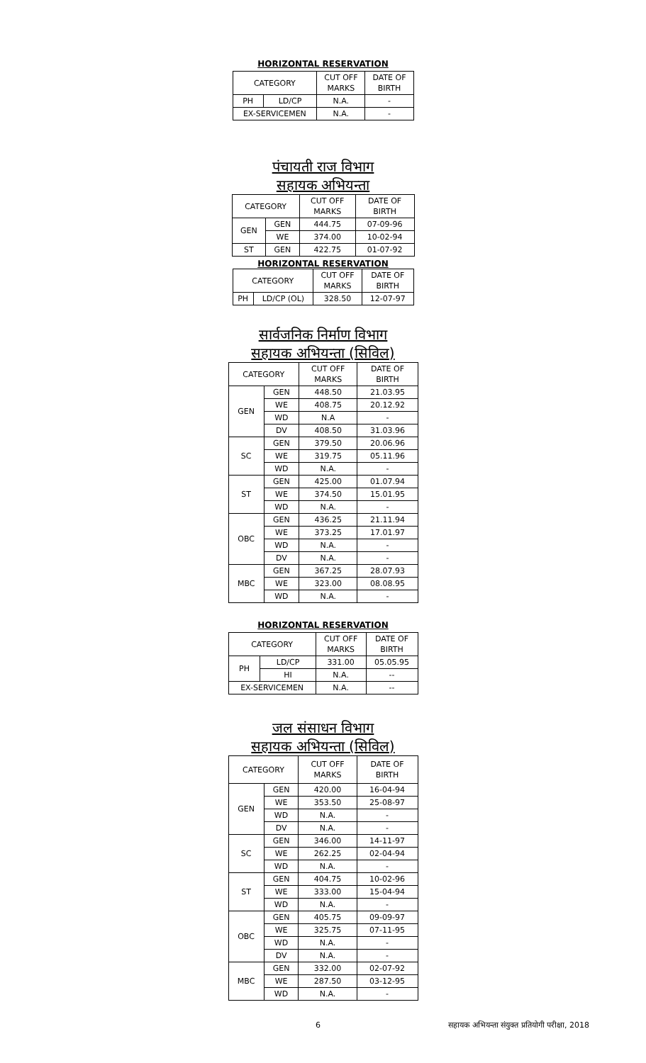HORIZONTAL RESERVATION
| CATEGORY | | CUT OFF MARKS | DATE OF BIRTH |
| --- | --- | --- | --- |
| PH | LD/CP | N.A. | - |
| EX-SERVICEMEN | | N.A. | - |
पंचायती राज विभाग
सहायक अभियन्ता
| CATEGORY | | CUT OFF MARKS | DATE OF BIRTH |
| --- | --- | --- | --- |
| GEN | GEN | 444.75 | 07-09-96 |
| | WE | 374.00 | 10-02-94 |
| ST | GEN | 422.75 | 01-07-92 |
HORIZONTAL RESERVATION
| CATEGORY | | CUT OFF MARKS | DATE OF BIRTH |
| --- | --- | --- | --- |
| PH | LD/CP (OL) | 328.50 | 12-07-97 |
सार्वजनिक निर्माण विभाग
सहायक अभियन्ता (सिविल)
| CATEGORY | | CUT OFF MARKS | DATE OF BIRTH |
| --- | --- | --- | --- |
| GEN | GEN | 448.50 | 21.03.95 |
| | WE | 408.75 | 20.12.92 |
| | WD | N.A | - |
| | DV | 408.50 | 31.03.96 |
| SC | GEN | 379.50 | 20.06.96 |
| | WE | 319.75 | 05.11.96 |
| | WD | N.A. | - |
| ST | GEN | 425.00 | 01.07.94 |
| | WE | 374.50 | 15.01.95 |
| | WD | N.A. | - |
| OBC | GEN | 436.25 | 21.11.94 |
| | WE | 373.25 | 17.01.97 |
| | WD | N.A. | - |
| | DV | N.A. | - |
| MBC | GEN | 367.25 | 28.07.93 |
| | WE | 323.00 | 08.08.95 |
| | WD | N.A. | - |
HORIZONTAL RESERVATION
| CATEGORY | | CUT OFF MARKS | DATE OF BIRTH |
| --- | --- | --- | --- |
| PH | LD/CP | 331.00 | 05.05.95 |
| | HI | N.A. | -- |
| EX-SERVICEMEN | | N.A. | -- |
जल संसाधन विभाग
सहायक अभियन्ता (सिविल)
| CATEGORY | | CUT OFF MARKS | DATE OF BIRTH |
| --- | --- | --- | --- |
| GEN | GEN | 420.00 | 16-04-94 |
| | WE | 353.50 | 25-08-97 |
| | WD | N.A. | - |
| | DV | N.A. | - |
| SC | GEN | 346.00 | 14-11-97 |
| | WE | 262.25 | 02-04-94 |
| | WD | N.A. | - |
| ST | GEN | 404.75 | 10-02-96 |
| | WE | 333.00 | 15-04-94 |
| | WD | N.A. | - |
| OBC | GEN | 405.75 | 09-09-97 |
| | WE | 325.75 | 07-11-95 |
| | WD | N.A. | - |
| | DV | N.A. | - |
| MBC | GEN | 332.00 | 02-07-92 |
| | WE | 287.50 | 03-12-95 |
| | WD | N.A. | - |
6 सहायक अभियन्ता संयुक्त प्रतियोगी परीक्षा, 2018